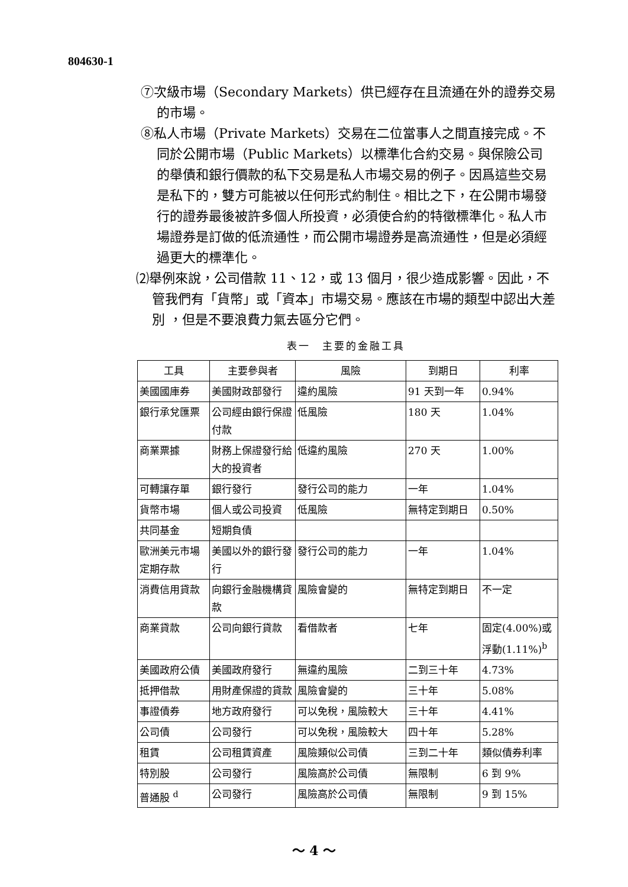804630-1
⑦次級市場（Secondary Markets）供已經存在且流通在外的證券交易的市場。
⑧私人市場（Private Markets）交易在二位當事人之間直接完成。不同於公開市場（Public Markets）以標準化合約交易。與保險公司的舉債和銀行價款的私下交易是私人市場交易的例子。因爲這些交易是私下的，雙方可能被以任何形式約制住。相比之下，在公開市場發行的證券最後被許多個人所投資，必須使合約的特徵標準化。私人市場證券是訂做的低流通性，而公開市場證券是高流通性，但是必須經過更大的標準化。
⑵舉例來說，公司借款 11、12，或 13 個月，很少造成影響。因此，不管我們有「貨幣」或「資本」市場交易。應該在市場的類型中認出大差別 ，但是不要浪費力氣去區分它們。
表一　主要的金融工具
| 工具 | 主要參與者 | 風險 | 到期日 | 利率 |
| 美國國庫券 | 美國財政部發行 | 違約風險 | 91 天到一年 | 0.94% |
| 銀行承兌匯票 | 公司經由銀行保證付款 | 低風險 | 180 天 | 1.04% |
| 商業票據 | 財務上保證發行給大的投資者 | 低違約風險 | 270 天 | 1.00% |
| 可轉讓存單 | 銀行發行 | 發行公司的能力 | 一年 | 1.04% |
| 貨幣市場 | 個人或公司投資 | 低風險 | 無特定到期日 | 0.50% |
| 共同基金 | 短期負債 | | | |
| 歐洲美元市場定期存款 | 美國以外的銀行發行 | 發行公司的能力 | 一年 | 1.04% |
| 消費信用貸款 | 向銀行金融機構貸款 | 風險會變的 | 無特定到期日 | 不一定 |
| 商業貸款 | 公司向銀行貸款 | 看借款者 | 七年 | 固定(4.00%)或浮動(1.11%)<sup>b</sup> |
| 美國政府公債 | 美國政府發行 | 無違約風險 | 二到三十年 | 4.73% |
| 抵押借款 | 用財產保證的貸款 | 風險會變的 | 三十年 | 5.08% |
| 事證債券 | 地方政府發行 | 可以免稅，風險較大 | 三十年 | 4.41% |
| 公司債 | 公司發行 | 可以免稅，風險較大 | 四十年 | 5.28% |
| 租賃 | 公司租賃資產 | 風險類似公司債 | 三到二十年 | 類似債券利率 |
| 特別股 | 公司發行 | 風險高於公司債 | 無限制 | 6 到 9% |
| 普通股 <sup>d</sup> | 公司發行 | 風險高於公司債 | 無限制 | 9 到 15% |
～ 4 ～